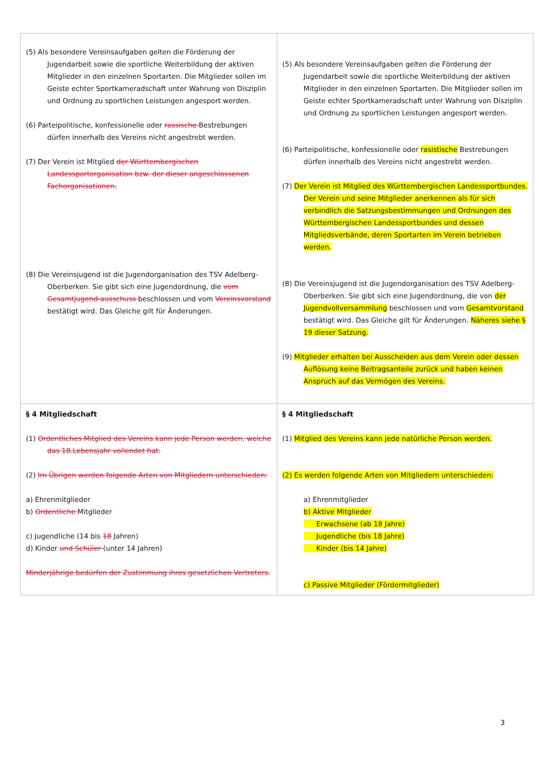| (5) Als besondere Vereinsaufgaben gelten die Förderung der Jugendarbeit sowie die sportliche Weiterbildung der aktiven Mitglieder in den einzelnen Sportarten. Die Mitglieder sollen im Geiste echter Sportkameradschaft unter Wahrung von Disziplin und Ordnung zu sportlichen Leistungen angesport werden. (6) Parteipolitische, konfessionelle oder rassische Bestrebungen dürfen innerhalb des Vereins nicht angestrebt werden. (7) Der Verein ist Mitglied der Württembergischen Landessportorganisation bzw. der dieser angeschlossenen Fachorganisationen. (8) Die Vereinsjugend ist die Jugendorganisation des TSV Adelberg-Oberberken. Sie gibt sich eine Jugendordnung, die vom Gesamtjugend-ausschuss beschlossen und vom Vereinsvorstand bestätigt wird. Das Gleiche gilt für Änderungen. | (5) Als besondere Vereinsaufgaben gelten die Förderung der Jugendarbeit sowie die sportliche Weiterbildung der aktiven Mitglieder in den einzelnen Sportarten. Die Mitglieder sollen im Geiste echter Sportkameradschaft unter Wahrung von Disziplin und Ordnung zu sportlichen Leistungen angesport werden. (6) Parteipolitische, konfessionelle oder rasistische Bestrebungen dürfen innerhalb des Vereins nicht angestrebt werden. (7) Der Verein ist Mitglied des Württembergischen Landessportbundes. Der Verein und seine Mitglieder anerkennen als für sich verbindlich die Satzungsbestimmungen und Ordnungen des Württembergischen Landessportbundes und dessen Mitgliedsverbände, deren Sportarten im Verein betrieben werden. (8) Die Vereinsjugend ist die Jugendorganisation des TSV Adelberg-Oberberken. Sie gibt sich eine Jugendordnung, die von der Jugendvollversammlung beschlossen und vom Gesamtvorstand bestätigt wird. Das Gleiche gilt für Änderungen. Näheres siehe § 19 dieser Satzung. (9) Mitglieder erhalten bei Ausscheiden aus dem Verein oder dessen Auflösung keine Beitragsanteile zurück und haben keinen Anspruch auf das Vermögen des Vereins. |
| § 4 Mitgliedschaft (1) Ordentliches Mitglied des Vereins kann jede Person werden, welche das 18.Lebensjahr vollendet hat. (2) Im Übrigen werden folgende Arten von Mitgliedern unterschieden: a) Ehrenmitglieder b) Ordentliche Mitglieder c) Jugendliche (14 bis 18 Jahren) d) Kinder und Schüler (unter 14 Jahren) Minderjährige bedürfen der Zustimmung ihres gesetzlichen Vertreters. | § 4 Mitgliedschaft (1) Mitglied des Vereins kann jede natürliche Person werden. (2) Es werden folgende Arten von Mitgliedern unterschieden: a) Ehrenmitglieder b) Aktive Mitglieder Erwachsene (ab 18 Jahre) Jugendliche (bis 18 Jahre) Kinder (bis 14 Jahre) c) Passive Mitglieder (Fördermitglieder) |
3